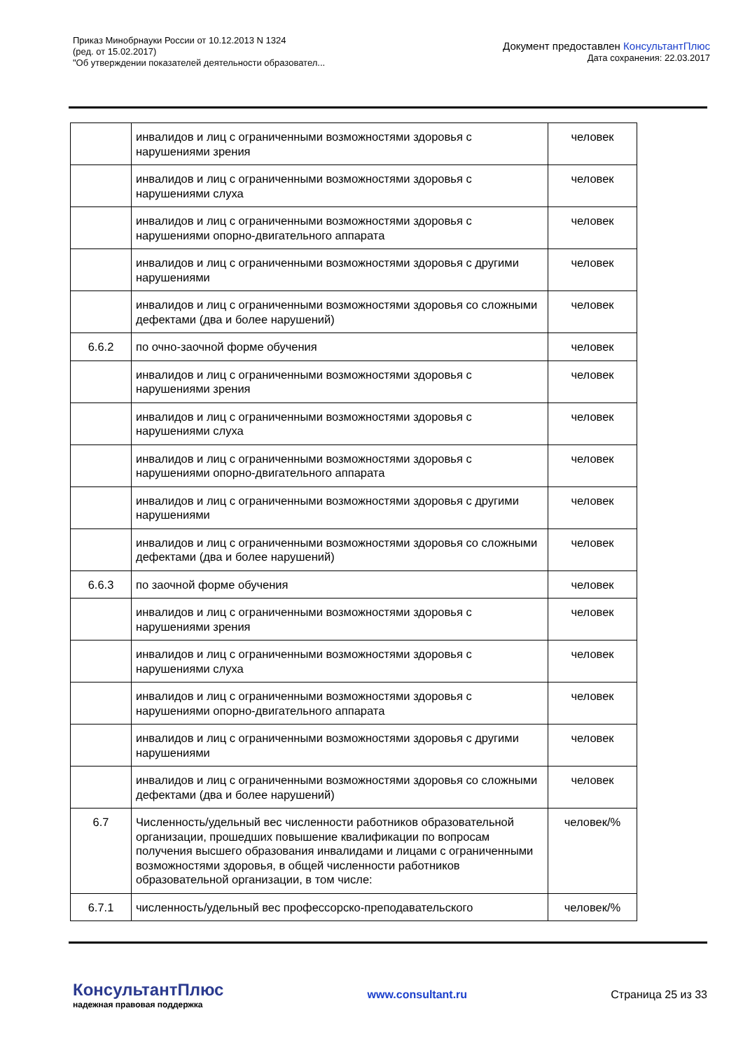Приказ Минобрнауки России от 10.12.2013 N 1324
(ред. от 15.02.2017)
"Об утверждении показателей деятельности образовател...
Документ предоставлен КонсультантПлюс
Дата сохранения: 22.03.2017
| | инвалидов и лиц с ограниченными возможностями здоровья с нарушениями зрения | человек |
| | инвалидов и лиц с ограниченными возможностями здоровья с нарушениями слуха | человек |
| | инвалидов и лиц с ограниченными возможностями здоровья с нарушениями опорно-двигательного аппарата | человек |
| | инвалидов и лиц с ограниченными возможностями здоровья с другими нарушениями | человек |
| | инвалидов и лиц с ограниченными возможностями здоровья со сложными дефектами (два и более нарушений) | человек |
| 6.6.2 | по очно-заочной форме обучения | человек |
| | инвалидов и лиц с ограниченными возможностями здоровья с нарушениями зрения | человек |
| | инвалидов и лиц с ограниченными возможностями здоровья с нарушениями слуха | человек |
| | инвалидов и лиц с ограниченными возможностями здоровья с нарушениями опорно-двигательного аппарата | человек |
| | инвалидов и лиц с ограниченными возможностями здоровья с другими нарушениями | человек |
| | инвалидов и лиц с ограниченными возможностями здоровья со сложными дефектами (два и более нарушений) | человек |
| 6.6.3 | по заочной форме обучения | человек |
| | инвалидов и лиц с ограниченными возможностями здоровья с нарушениями зрения | человек |
| | инвалидов и лиц с ограниченными возможностями здоровья с нарушениями слуха | человек |
| | инвалидов и лиц с ограниченными возможностями здоровья с нарушениями опорно-двигательного аппарата | человек |
| | инвалидов и лиц с ограниченными возможностями здоровья с другими нарушениями | человек |
| | инвалидов и лиц с ограниченными возможностями здоровья со сложными дефектами (два и более нарушений) | человек |
| 6.7 | Численность/удельный вес численности работников образовательной организации, прошедших повышение квалификации по вопросам получения высшего образования инвалидами и лицами с ограниченными возможностями здоровья, в общей численности работников образовательной организации, в том числе: | человек/% |
| 6.7.1 | численность/удельный вес профессорско-преподавательского | человек/% |
КонсультантПлюс
надежная правовая поддержка
www.consultant.ru Страница 25 из 33